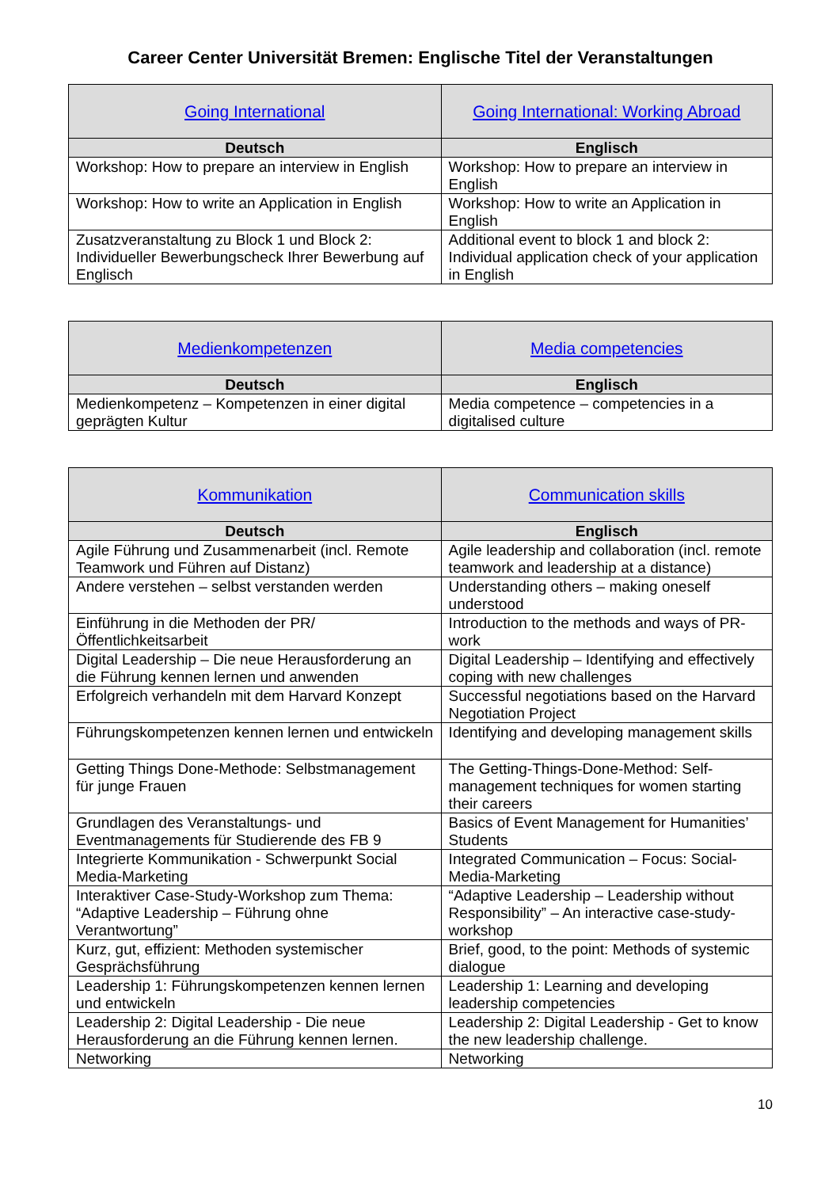Career Center Universität Bremen: Englische Titel der Veranstaltungen
| Going International | Going International: Working Abroad |
| Deutsch | Englisch |
| Workshop: How to prepare an interview in English | Workshop: How to prepare an interview in English |
| Workshop: How to write an Application in English | Workshop: How to write an Application in English |
| Zusatzveranstaltung zu Block 1 und Block 2: Individueller Bewerbungscheck Ihrer Bewerbung auf Englisch | Additional event to block 1 and block 2: Individual application check of your application in English |
| Medienkompetenzen | Media competencies |
| Deutsch | Englisch |
| Medienkompetenz – Kompetenzen in einer digital geprägten Kultur | Media competence – competencies in a digitalised culture |
| Kommunikation | Communication skills |
| Deutsch | Englisch |
| Agile Führung und Zusammenarbeit (incl. Remote Teamwork und Führen auf Distanz) | Agile leadership and collaboration (incl. remote teamwork and leadership at a distance) |
| Andere verstehen – selbst verstanden werden | Understanding others – making oneself understood |
| Einführung in die Methoden der PR/Öffentlichkeitsarbeit | Introduction to the methods and ways of PR-work |
| Digital Leadership – Die neue Herausforderung an die Führung kennen lernen und anwenden | Digital Leadership – Identifying and effectively coping with new challenges |
| Erfolgreich verhandeln mit dem Harvard Konzept | Successful negotiations based on the Harvard Negotiation Project |
| Führungskompetenzen kennen lernen und entwickeln | Identifying and developing management skills |
| Getting Things Done-Methode: Selbstmanagement für junge Frauen | The Getting-Things-Done-Method: Self-management techniques for women starting their careers |
| Grundlagen des Veranstaltungs- und Eventmanagements für Studierende des FB 9 | Basics of Event Management for Humanities’ Students |
| Integrierte Kommunikation - Schwerpunkt Social Media-Marketing | Integrated Communication – Focus: Social-Media-Marketing |
| Interaktiver Case-Study-Workshop zum Thema: “Adaptive Leadership – Führung ohne Verantwortung” | “Adaptive Leadership – Leadership without Responsibility” – An interactive case-study-workshop |
| Kurz, gut, effizient: Methoden systemischer Gesprächsführung | Brief, good, to the point: Methods of systemic dialogue |
| Leadership 1: Führungskompetenzen kennen lernen und entwickeln | Leadership 1: Learning and developing leadership competencies |
| Leadership 2: Digital Leadership - Die neue Herausforderung an die Führung kennen lernen. | Leadership 2: Digital Leadership - Get to know the new leadership challenge. |
| Networking | Networking |
10